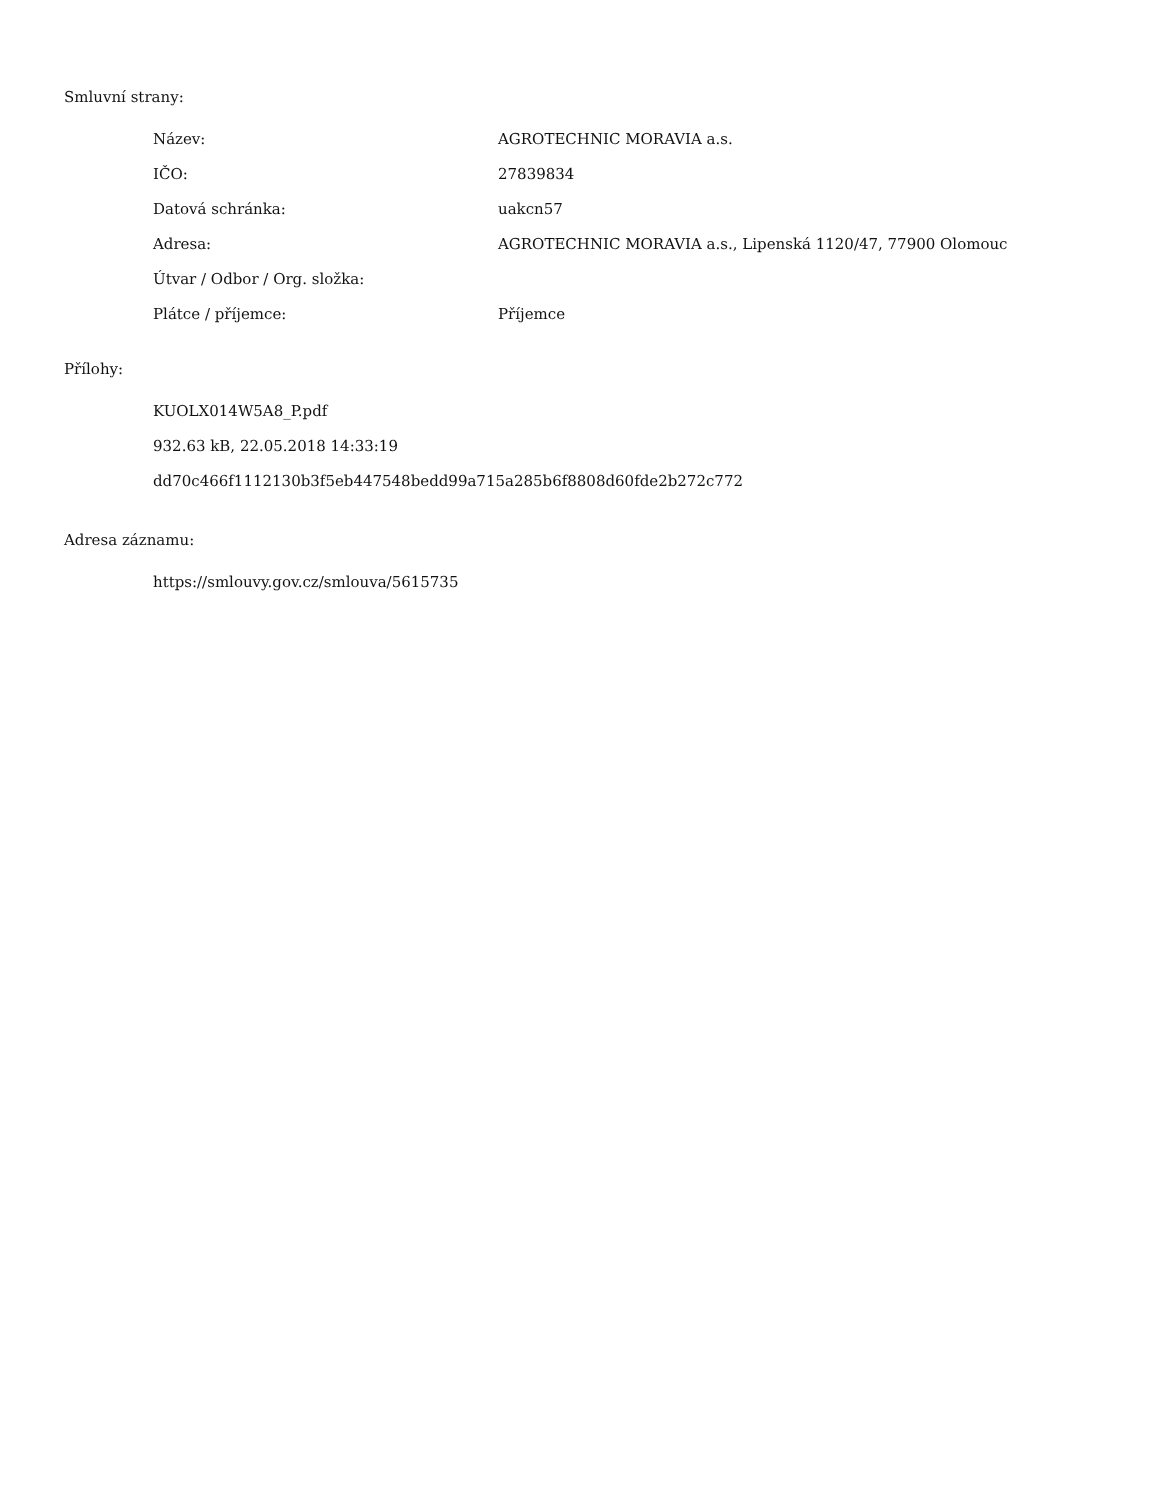Smluvní strany:
| Název: | AGROTECHNIC MORAVIA a.s. |
| IČO: | 27839834 |
| Datová schránka: | uakcn57 |
| Adresa: | AGROTECHNIC MORAVIA a.s., Lipenská 1120/47, 77900 Olomouc |
| Útvar / Odbor / Org. složka: | |
| Plátce / příjemce: | Příjemce |
Přílohy:
KUOLX014W5A8_P.pdf
932.63 kB, 22.05.2018 14:33:19
dd70c466f1112130b3f5eb447548bedd99a715a285b6f8808d60fde2b272c772
Adresa záznamu:
https://smlouvy.gov.cz/smlouva/5615735